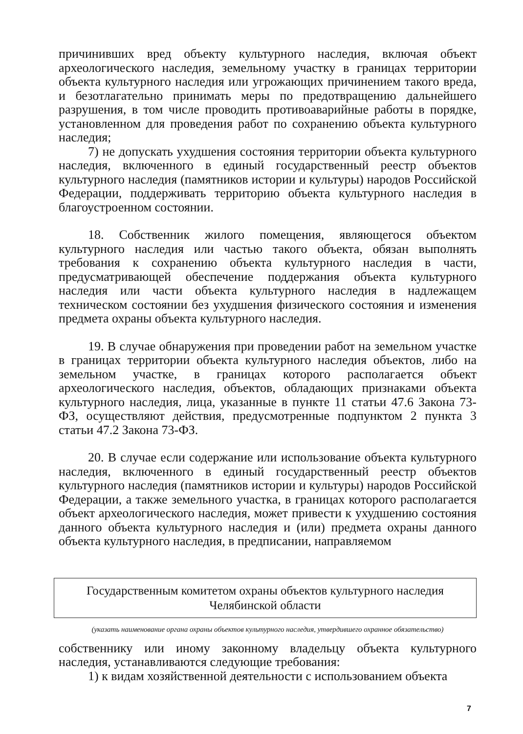причинивших вред объекту культурного наследия, включая объект археологического наследия, земельному участку в границах территории объекта культурного наследия или угрожающих причинением такого вреда, и безотлагательно принимать меры по предотвращению дальнейшего разрушения, в том числе проводить противоаварийные работы в порядке, установленном для проведения работ по сохранению объекта культурного наследия;
7) не допускать ухудшения состояния территории объекта культурного наследия, включенного в единый государственный реестр объектов культурного наследия (памятников истории и культуры) народов Российской Федерации, поддерживать территорию объекта культурного наследия в благоустроенном состоянии.
18. Собственник жилого помещения, являющегося объектом культурного наследия или частью такого объекта, обязан выполнять требования к сохранению объекта культурного наследия в части, предусматривающей обеспечение поддержания объекта культурного наследия или части объекта культурного наследия в надлежащем техническом состоянии без ухудшения физического состояния и изменения предмета охраны объекта культурного наследия.
19. В случае обнаружения при проведении работ на земельном участке в границах территории объекта культурного наследия объектов, либо на земельном участке, в границах которого располагается объект археологического наследия, объектов, обладающих признаками объекта культурного наследия, лица, указанные в пункте 11 статьи 47.6 Закона 73-ФЗ, осуществляют действия, предусмотренные подпунктом 2 пункта 3 статьи 47.2 Закона 73-ФЗ.
20. В случае если содержание или использование объекта культурного наследия, включенного в единый государственный реестр объектов культурного наследия (памятников истории и культуры) народов Российской Федерации, а также земельного участка, в границах которого располагается объект археологического наследия, может привести к ухудшению состояния данного объекта культурного наследия и (или) предмета охраны данного объекта культурного наследия, в предписании, направляемом
Государственным комитетом охраны объектов культурного наследия
Челябинской области
(указать наименование органа охраны объектов культурного наследия, утвердившего охранное обязательство)
собственнику или иному законному владельцу объекта культурного наследия, устанавливаются следующие требования:
1) к видам хозяйственной деятельности с использованием объекта
7